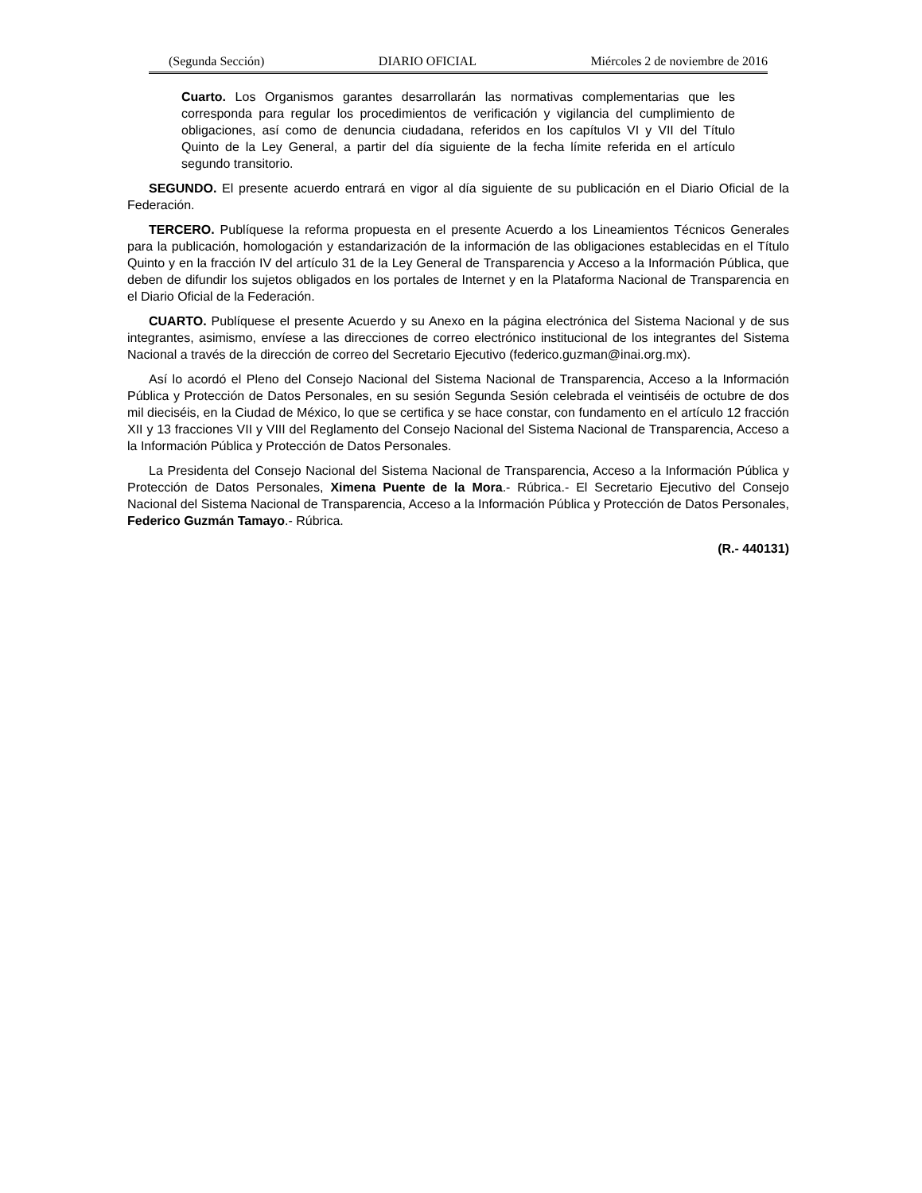(Segunda Sección) DIARIO OFICIAL Miércoles 2 de noviembre de 2016
Cuarto. Los Organismos garantes desarrollarán las normativas complementarias que les corresponda para regular los procedimientos de verificación y vigilancia del cumplimiento de obligaciones, así como de denuncia ciudadana, referidos en los capítulos VI y VII del Título Quinto de la Ley General, a partir del día siguiente de la fecha límite referida en el artículo segundo transitorio.
SEGUNDO. El presente acuerdo entrará en vigor al día siguiente de su publicación en el Diario Oficial de la Federación.
TERCERO. Publíquese la reforma propuesta en el presente Acuerdo a los Lineamientos Técnicos Generales para la publicación, homologación y estandarización de la información de las obligaciones establecidas en el Título Quinto y en la fracción IV del artículo 31 de la Ley General de Transparencia y Acceso a la Información Pública, que deben de difundir los sujetos obligados en los portales de Internet y en la Plataforma Nacional de Transparencia en el Diario Oficial de la Federación.
CUARTO. Publíquese el presente Acuerdo y su Anexo en la página electrónica del Sistema Nacional y de sus integrantes, asimismo, envíese a las direcciones de correo electrónico institucional de los integrantes del Sistema Nacional a través de la dirección de correo del Secretario Ejecutivo (federico.guzman@inai.org.mx).
Así lo acordó el Pleno del Consejo Nacional del Sistema Nacional de Transparencia, Acceso a la Información Pública y Protección de Datos Personales, en su sesión Segunda Sesión celebrada el veintiséis de octubre de dos mil dieciséis, en la Ciudad de México, lo que se certifica y se hace constar, con fundamento en el artículo 12 fracción XII y 13 fracciones VII y VIII del Reglamento del Consejo Nacional del Sistema Nacional de Transparencia, Acceso a la Información Pública y Protección de Datos Personales.
La Presidenta del Consejo Nacional del Sistema Nacional de Transparencia, Acceso a la Información Pública y Protección de Datos Personales, Ximena Puente de la Mora.- Rúbrica.- El Secretario Ejecutivo del Consejo Nacional del Sistema Nacional de Transparencia, Acceso a la Información Pública y Protección de Datos Personales, Federico Guzmán Tamayo.- Rúbrica.
(R.- 440131)